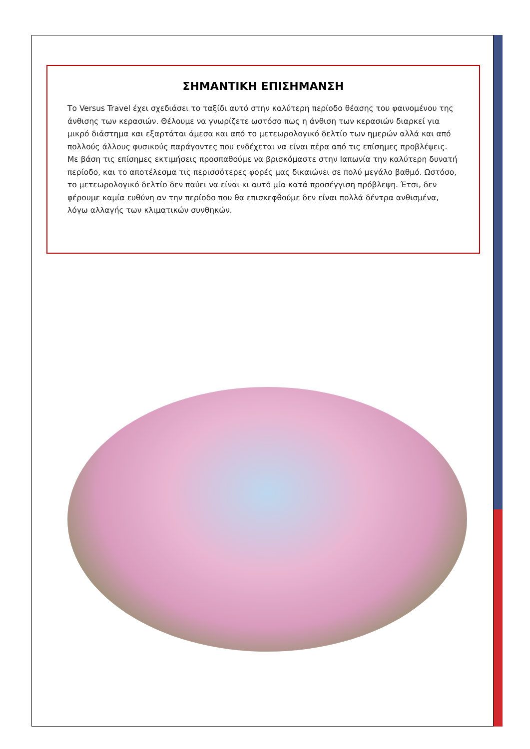ΣΗΜΑΝΤΙΚΗ ΕΠΙΣΗΜΑΝΣΗ
Το Versus Travel έχει σχεδιάσει το ταξίδι αυτό στην καλύτερη περίοδο θέασης του φαινομένου της άνθισης των κερασιών. Θέλουμε να γνωρίζετε ωστόσο πως η άνθιση των κερασιών διαρκεί για μικρό διάστημα και εξαρτάται άμεσα και από το μετεωρολογικό δελτίο των ημερών αλλά και από πολλούς άλλους φυσικούς παράγοντες που ενδέχεται να είναι πέρα από τις επίσημες προβλέψεις. Με βάση τις επίσημες εκτιμήσεις προσπαθούμε να βρισκόμαστε στην Ιαπωνία την καλύτερη δυνατή περίοδο, και το αποτέλεσμα τις περισσότερες φορές μας δικαιώνει σε πολύ μεγάλο βαθμό. Ωστόσο, το μετεωρολογικό δελτίο δεν παύει να είναι κι αυτό μία κατά προσέγγιση πρόβλεψη. Έτσι, δεν φέρουμε καμία ευθύνη αν την περίοδο που θα επισκεφθούμε δεν είναι πολλά δέντρα ανθισμένα, λόγω αλλαγής των κλιματικών συνθηκών.